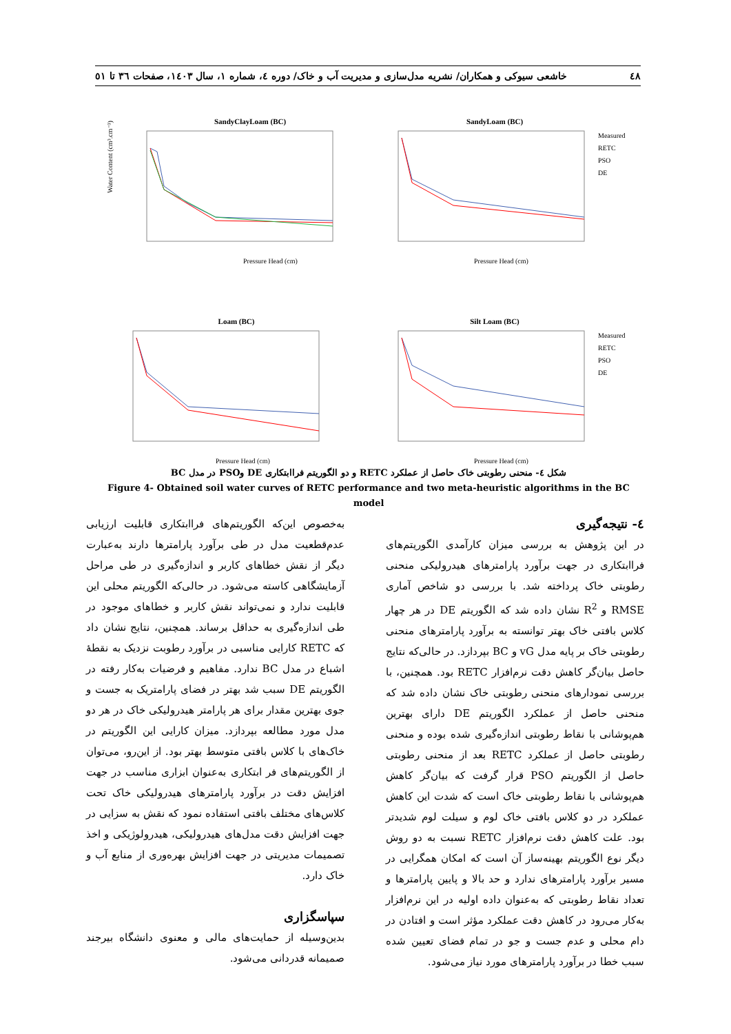٤٨ خاشعی سیوکی و همکاران/ نشریه مدل‌سازی و مدیریت آب و خاک/ دوره ٤، شماره ١، سال ١٤٠٣، صفحات ٣٦ تا ٥١
SandyClayLoam (BC)
Water Content (cm³.cm⁻³)
Pressure Head (cm)
SandyLoam (BC)
Measured
RETC
PSO
DE
Pressure Head (cm)
Loam (BC)
Pressure Head (cm)
Silt Loam (BC)
Measured
RETC
PSO
DE
Pressure Head (cm)
شکل ٤- منحنی رطوبتی خاک حاصل از عملکرد RETC و دو الگوریتم فراابتکاری DE وPSO در مدل BC
Figure 4- Obtained soil water curves of RETC performance and two meta-heuristic algorithms in the BC model
٤- نتیجه‌گیری
در این پژوهش به بررسی میزان کارآمدی الگوریتم‌های فراابتکاری در جهت برآورد پارامترهای هیدرولیکی منحنی رطوبتی خاک پرداخته شد. با بررسی دو شاخص آماری RMSE و R<sup>2</sup> نشان داده شد که الگوریتم DE در هر چهار کلاس بافتی خاک بهتر توانسته به برآورد پارامترهای منحنی رطوبتی خاک بر پایه مدل vG و BC بپردازد. در حالی‌که نتایج حاصل بیان‌گر کاهش دقت نرم‌افزار RETC بود. همچنین، با بررسی نمودارهای منحنی رطوبتی خاک نشان داده شد که منحنی حاصل از عملکرد الگوریتم DE دارای بهترین هم‌پوشانی با نقاط رطوبتی اندازه‌گیری شده بوده و منحنی رطوبتی حاصل از عملکرد RETC بعد از منحنی رطوبتی حاصل از الگوریتم PSO قرار گرفت که بیان‌گر کاهش هم‌پوشانی با نقاط رطوبتی خاک است که شدت این کاهش عملکرد در دو کلاس بافتی خاک لوم و سیلت لوم شدیدتر بود. علت کاهش دقت نرم‌افزار RETC نسبت به دو روش دیگر نوع الگوریتم بهینه‌ساز آن است که امکان همگرایی در مسیر برآورد پارامترهای ندارد و حد بالا و پایین پارامترها و تعداد نقاط رطوبتی که به‌عنوان داده اولیه در این نرم‌افزار به‌کار می‌رود در کاهش دقت عملکرد مؤثر است و افتادن در دام محلی و عدم جست و جو در تمام فضای تعیین شده سبب خطا در برآورد پارامترهای مورد نیاز می‌شود.
به‌خصوص این‌که الگوریتم‌های فراابتکاری قابلیت ارزیابی عدم‌قطعیت مدل در طی برآورد پارامترها دارند به‌عبارت دیگر از نقش خطاهای کاربر و اندازه‌گیری در طی مراحل آزمایشگاهی کاسته می‌شود. در حالی‌که الگوریتم محلی این قابلیت ندارد و نمی‌تواند نقش کاربر و خطاهای موجود در طی اندازه‌گیری به حداقل برساند. همچنین، نتایج نشان داد که RETC کارایی مناسبی در برآورد رطوبت نزدیک به نقطهٔ اشباع در مدل BC ندارد. مفاهیم و فرضیات به‌کار رفته در الگوریتم DE سبب شد بهتر در فضای پارامتریک به جست و جوی بهترین مقدار برای هر پارامتر هیدرولیکی خاک در هر دو مدل مورد مطالعه بپردازد. میزان کارایی این الگوریتم در خاک‌های با کلاس بافتی متوسط بهتر بود. از این‌رو، می‌توان از الگوریتم‌های فر ابتکاری به‌عنوان ابزاری مناسب در جهت افزایش دقت در برآورد پارامترهای هیدرولیکی خاک تحت کلاس‌های مختلف بافتی استفاده نمود که نقش به سزایی در جهت افزایش دقت مدل‌های هیدرولیکی، هیدرولوژیکی و اخذ تصمیمات مدیریتی در جهت افزایش بهره‌وری از منابع آب و خاک دارد.
سپاسگزاری
بدین‌وسیله از حمایت‌های مالی و معنوی دانشگاه بیرجند صمیمانه قدردانی می‌شود.